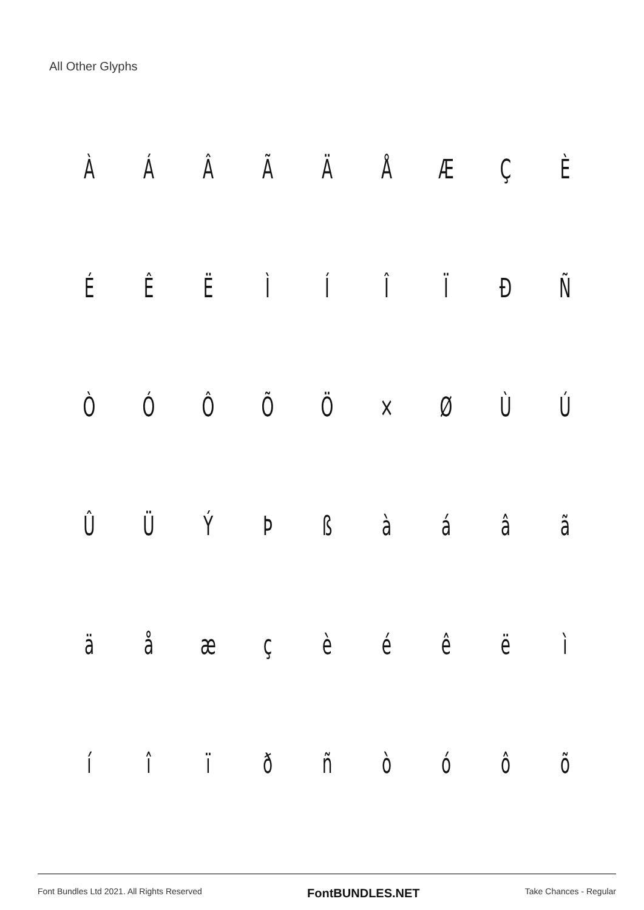All Other Glyphs
| À | Á | Â | Ã | Ä | Å | Æ | Ç | È |
| É | Ê | Ë | Ì | Í | Î | Ï | Ð | Ñ |
| Ò | Ó | Ô | Õ | Ö | × | Ø | Ù | Ú |
| Û | Ü | Ý | Þ | ß | à | á | â | ã |
| ä | å | æ | ç | è | é | ê | ë | ì |
| í | î | ï | ð | ñ | ò | ó | ô | õ |
Font Bundles Ltd 2021. All Rights Reserved FontBUNDLES.NET Take Chances - Regular